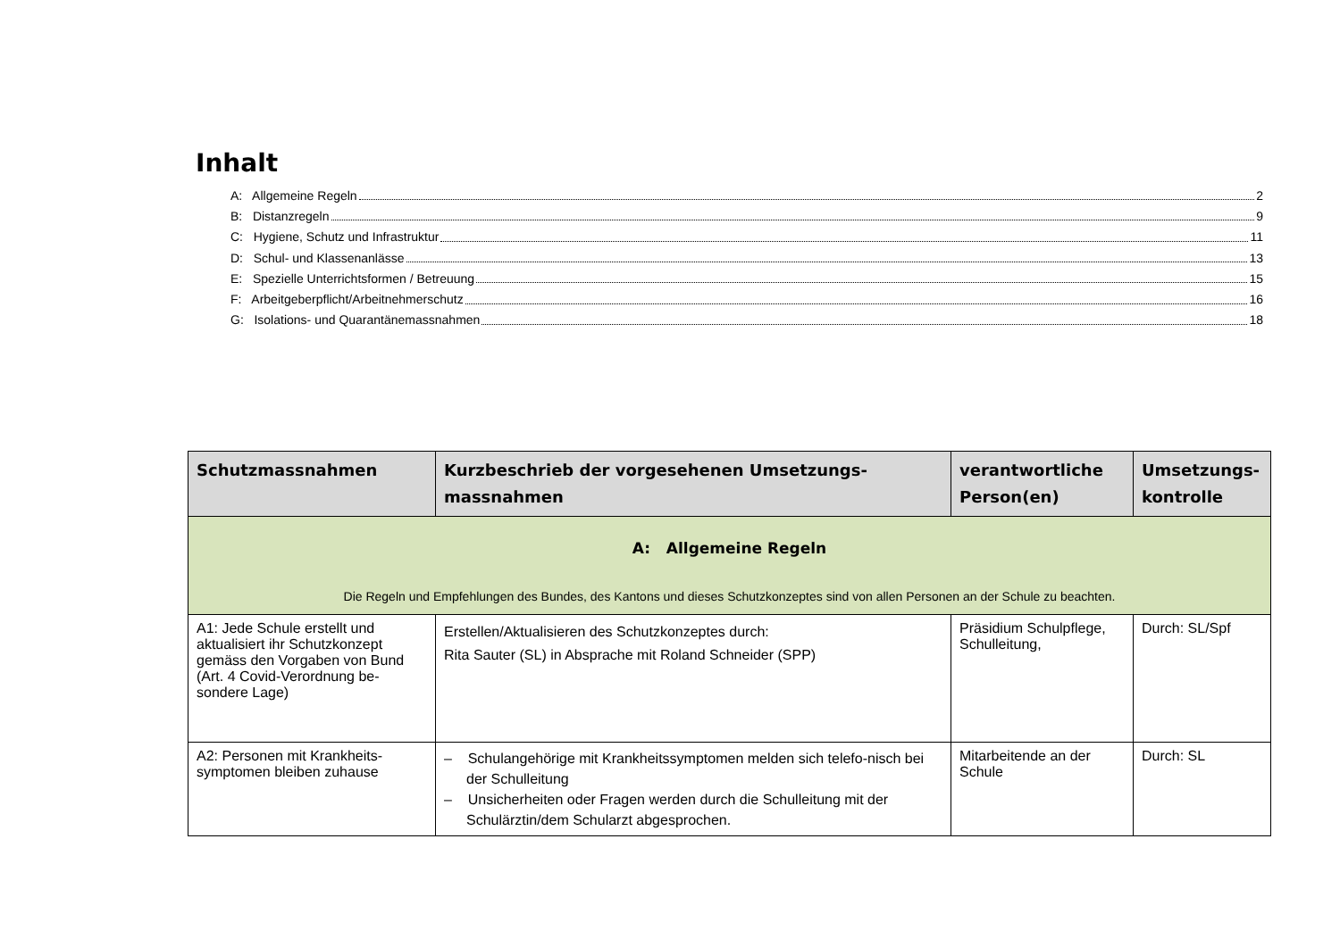Inhalt
A: Allgemeine Regeln 2
B: Distanzregeln 9
C: Hygiene, Schutz und Infrastruktur 11
D: Schul- und Klassenanlässe 13
E: Spezielle Unterrichtsformen / Betreuung 15
F: Arbeitgeberpflicht/Arbeitnehmerschutz 16
G: Isolations- und Quarantänemassnahmen 18
| Schutzmassnahmen | Kurzbeschrieb der vorgesehenen Umsetzungs-massnahmen | verantwortliche Person(en) | Umsetzungs-kontrolle |
| --- | --- | --- | --- |
| A: Allgemeine Regeln Die Regeln und Empfehlungen des Bundes, des Kantons und dieses Schutzkonzeptes sind von allen Personen an der Schule zu beachten. | | | |
| A1: Jede Schule erstellt und aktualisiert ihr Schutzkonzept gemäss den Vorgaben von Bund (Art. 4 Covid-Verordnung be-sondere Lage) | Erstellen/Aktualisieren des Schutzkonzeptes durch: Rita Sauter (SL) in Absprache mit Roland Schneider (SPP) | Präsidium Schulpflege, Schulleitung, | Durch: SL/Spf |
| A2: Personen mit Krankheits-symptomen bleiben zuhause | – Schulangehörige mit Krankheitssymptomen melden sich telefo-nisch bei der Schulleitung – Unsicherheiten oder Fragen werden durch die Schulleitung mit der Schulärztin/dem Schularzt abgesprochen. | Mitarbeitende an der Schule | Durch: SL |